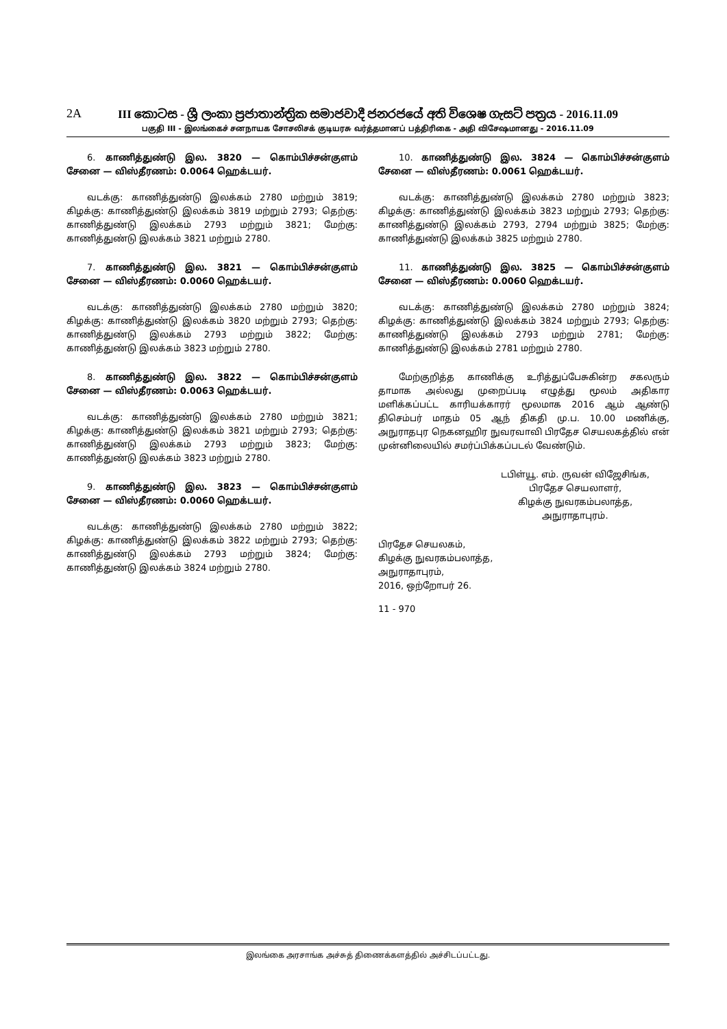2A
III කොටස - ශ්‍රී ලංකා ප්‍රජාතාන්ත්‍රික සමාජවාදී ජනරජයේ අති විශෙෂ ගැසට් පත්‍රය - 2016.11.09
பகுதி III - இலங்கைச் சனநாயக சோசலிசக் குடியரசு வர்த்தமானப் பத்திரிகை - அதி விசேஷமானது - 2016.11.09
6. காணித்துண்டு இல. 3820 — கொம்பிச்சன்குளம் சேனை — விஸ்தீரணம்: 0.0064 ஹெக்டயர்.
வடக்கு: காணித்துண்டு இலக்கம் 2780 மற்றும் 3819; கிழக்கு: காணித்துண்டு இலக்கம் 3819 மற்றும் 2793; தெற்கு: காணித்துண்டு இலக்கம் 2793 மற்றும் 3821; மேற்கு: காணித்துண்டு இலக்கம் 3821 மற்றும் 2780.
7. காணித்துண்டு இல. 3821 — கொம்பிச்சன்குளம் சேனை — விஸ்தீரணம்: 0.0060 ஹெக்டயர்.
வடக்கு: காணித்துண்டு இலக்கம் 2780 மற்றும் 3820; கிழக்கு: காணித்துண்டு இலக்கம் 3820 மற்றும் 2793; தெற்கு: காணித்துண்டு இலக்கம் 2793 மற்றும் 3822; மேற்கு: காணித்துண்டு இலக்கம் 3823 மற்றும் 2780.
8. காணித்துண்டு இல. 3822 — கொம்பிச்சன்குளம் சேனை — விஸ்தீரணம்: 0.0063 ஹெக்டயர்.
வடக்கு: காணித்துண்டு இலக்கம் 2780 மற்றும் 3821; கிழக்கு: காணித்துண்டு இலக்கம் 3821 மற்றும் 2793; தெற்கு: காணித்துண்டு இலக்கம் 2793 மற்றும் 3823; மேற்கு: காணித்துண்டு இலக்கம் 3823 மற்றும் 2780.
9. காணித்துண்டு இல. 3823 — கொம்பிச்சன்குளம் சேனை — விஸ்தீரணம்: 0.0060 ஹெக்டயர்.
வடக்கு: காணித்துண்டு இலக்கம் 2780 மற்றும் 3822; கிழக்கு: காணித்துண்டு இலக்கம் 3822 மற்றும் 2793; தெற்கு: காணித்துண்டு இலக்கம் 2793 மற்றும் 3824; மேற்கு: காணித்துண்டு இலக்கம் 3824 மற்றும் 2780.
10. காணித்துண்டு இல. 3824 — கொம்பிச்சன்குளம் சேனை — விஸ்தீரணம்: 0.0061 ஹெக்டயர்.
வடக்கு: காணித்துண்டு இலக்கம் 2780 மற்றும் 3823; கிழக்கு: காணித்துண்டு இலக்கம் 3823 மற்றும் 2793; தெற்கு: காணித்துண்டு இலக்கம் 2793, 2794 மற்றும் 3825; மேற்கு: காணித்துண்டு இலக்கம் 3825 மற்றும் 2780.
11. காணித்துண்டு இல. 3825 — கொம்பிச்சன்குளம் சேனை — விஸ்தீரணம்: 0.0060 ஹெக்டயர்.
வடக்கு: காணித்துண்டு இலக்கம் 2780 மற்றும் 3824; கிழக்கு: காணித்துண்டு இலக்கம் 3824 மற்றும் 2793; தெற்கு: காணித்துண்டு இலக்கம் 2793 மற்றும் 2781; மேற்கு: காணித்துண்டு இலக்கம் 2781 மற்றும் 2780.
மேற்குறித்த காணிக்கு உரித்துப்பேசுகின்ற சகலரும் தாமாக அல்லது முறைப்படி எழுத்து மூலம் அதிகார மளிக்கப்பட்ட காரியக்காரர் மூலமாக 2016 ஆம் ஆண்டு திசெம்பர் மாதம் 05 ஆந் திகதி மு.ப. 10.00 மணிக்கு, அநுராதபுர நெகனஹிர நுவரவாவி பிரதேச செயலகத்தில் என் முன்னிலையில் சமர்ப்பிக்கப்படல் வேண்டும்.
டபிள்யூ. எம். ருவன் விஜேசிங்க,
பிரதேச செயலாளர்,
கிழக்கு நுவரகம்பலாத்த,
அநுராதாபுரம்.
பிரதேச செயலகம்,
கிழக்கு நுவரகம்பலாத்த,
அநுராதாபுரம்,
2016, ஒற்றோபர் 26.
11 - 970
இலங்கை அரசாங்க அச்சுத் திணைக்களத்தில் அச்சிடப்பட்டது.